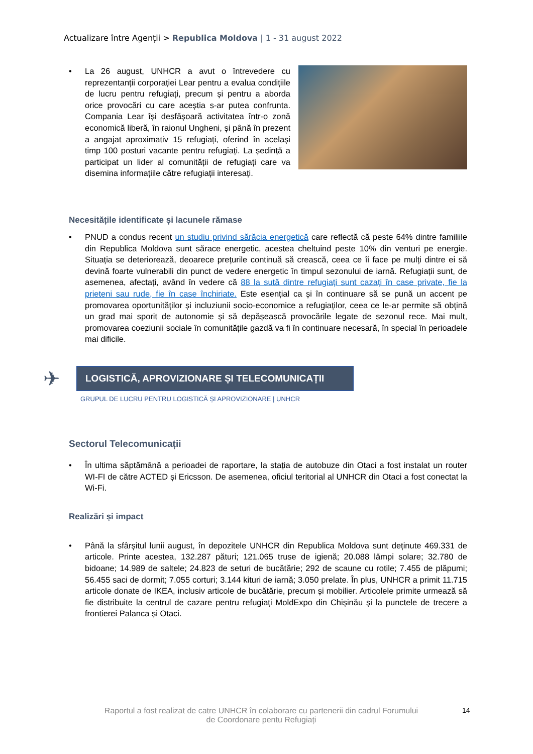Actualizare între Agenții > Republica Moldova | 1 - 31 august 2022
• La 26 august, UNHCR a avut o întrevedere cu reprezentanții corporației Lear pentru a evalua condițiile de lucru pentru refugiați, precum și pentru a aborda orice provocări cu care aceștia s-ar putea confrunta. Compania Lear își desfășoară activitatea într-o zonă economică liberă, în raionul Ungheni, și până în prezent a angajat aproximativ 15 refugiați, oferind în același timp 100 posturi vacante pentru refugiați. La ședință a participat un lider al comunității de refugiați care va disemina informațiile către refugiații interesați.
Necesitățile identificate și lacunele rămase
• PNUD a condus recent un studiu privind sărăcia energetică care reflectă că peste 64% dintre familiile din Republica Moldova sunt sărace energetic, acestea cheltuind peste 10% din venturi pe energie. Situația se deteriorează, deoarece prețurile continuă să crească, ceea ce îi face pe mulți dintre ei să devină foarte vulnerabili din punct de vedere energetic în timpul sezonului de iarnă. Refugiații sunt, de asemenea, afectați, având în vedere că 88 la sută dintre refugiați sunt cazați în case private, fie la prieteni sau rude, fie în case închiriate. Este esențial ca și în continuare să se pună un accent pe promovarea oportunităților și incluziunii socio-economice a refugiaților, ceea ce le-ar permite să obțină un grad mai sporit de autonomie și să depășească provocările legate de sezonul rece. Mai mult, promovarea coeziunii sociale în comunitățile gazdă va fi în continuare necesară, în special în perioadele mai dificile.
✈
LOGISTICĂ, APROVIZIONARE ȘI TELECOMUNICAȚII
GRUPUL DE LUCRU PENTRU LOGISTICĂ ȘI APROVIZIONARE | UNHCR
Sectorul Telecomunicații
• În ultima săptămână a perioadei de raportare, la stația de autobuze din Otaci a fost instalat un router WI-FI de către ACTED și Ericsson. De asemenea, oficiul teritorial al UNHCR din Otaci a fost conectat la Wi-Fi.
Realizări și impact
• Până la sfârșitul lunii august, în depozitele UNHCR din Republica Moldova sunt deținute 469.331 de articole. Printe acestea, 132.287 pături; 121.065 truse de igienă; 20.088 lămpi solare; 32.780 de bidoane; 14.989 de saltele; 24.823 de seturi de bucătărie; 292 de scaune cu rotile; 7.455 de plăpumi; 56.455 saci de dormit; 7.055 corturi; 3.144 kituri de iarnă; 3.050 prelate. În plus, UNHCR a primit 11.715 articole donate de IKEA, inclusiv articole de bucătărie, precum și mobilier. Articolele primite urmează să fie distribuite la centrul de cazare pentru refugiați MoldExpo din Chișinău și la punctele de trecere a frontierei Palanca și Otaci.
Raportul a fost realizat de catre UNHCR în colaborare cu partenerii din cadrul Forumului de Coordonare pentu Refugiați
14